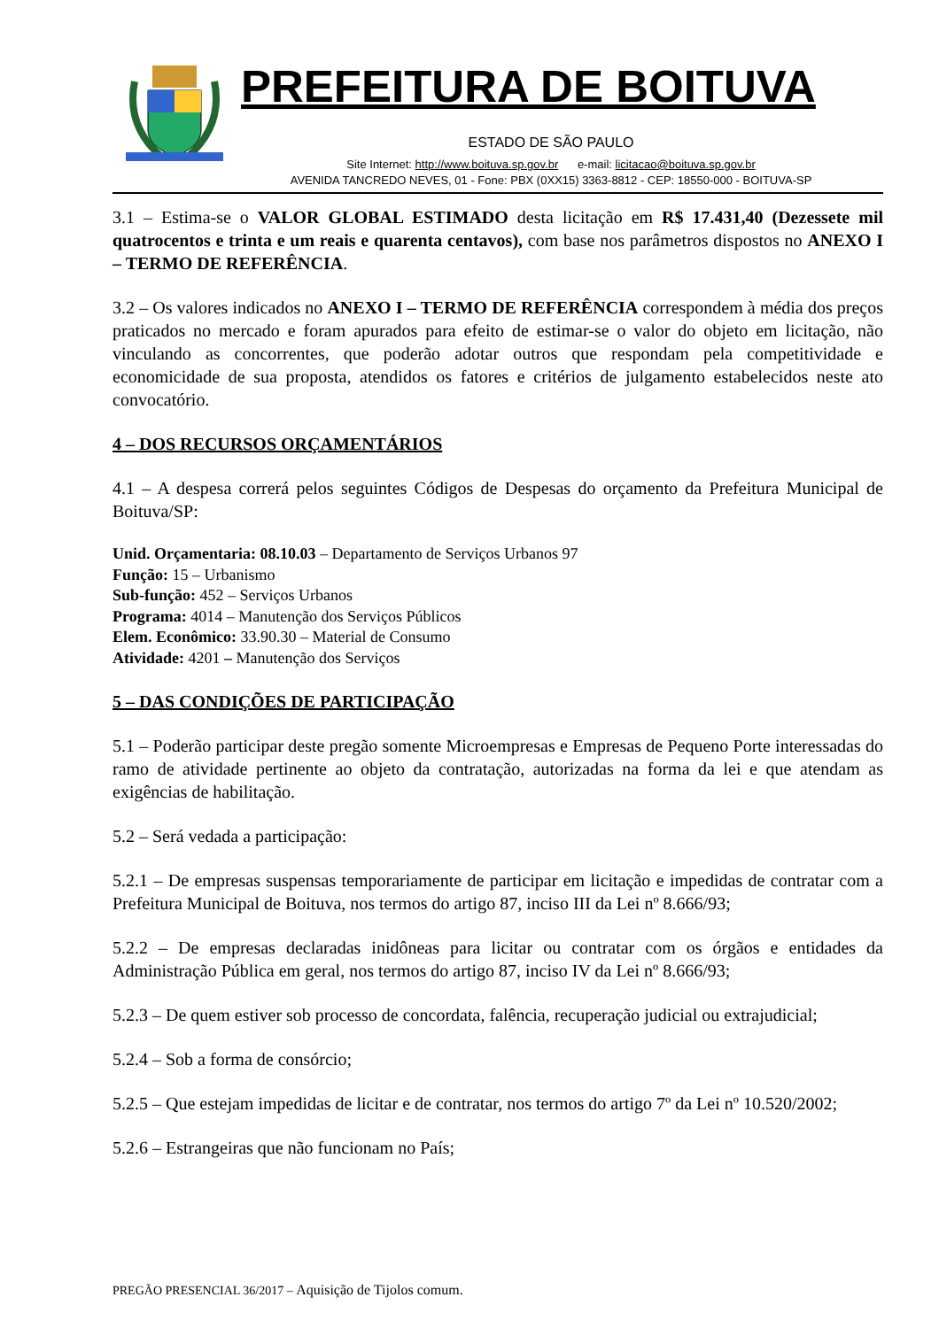PREFEITURA DE BOITUVA
ESTADO DE SÃO PAULO
Site Internet: http://www.boituva.sp.gov.br e-mail: licitacao@boituva.sp.gov.br
AVENIDA TANCREDO NEVES, 01 - Fone: PBX (0XX15) 3363-8812 - CEP: 18550-000 - BOITUVA-SP
3.1 – Estima-se o VALOR GLOBAL ESTIMADO desta licitação em R$ 17.431,40 (Dezessete mil quatrocentos e trinta e um reais e quarenta centavos), com base nos parâmetros dispostos no ANEXO I – TERMO DE REFERÊNCIA.
3.2 – Os valores indicados no ANEXO I – TERMO DE REFERÊNCIA correspondem à média dos preços praticados no mercado e foram apurados para efeito de estimar-se o valor do objeto em licitação, não vinculando as concorrentes, que poderão adotar outros que respondam pela competitividade e economicidade de sua proposta, atendidos os fatores e critérios de julgamento estabelecidos neste ato convocatório.
4 – DOS RECURSOS ORÇAMENTÁRIOS
4.1 – A despesa correrá pelos seguintes Códigos de Despesas do orçamento da Prefeitura Municipal de Boituva/SP:
Unid. Orçamentaria: 08.10.03 – Departamento de Serviços Urbanos 97
Função: 15 – Urbanismo
Sub-função: 452 – Serviços Urbanos
Programa: 4014 – Manutenção dos Serviços Públicos
Elem. Econômico: 33.90.30 – Material de Consumo
Atividade: 4201 – Manutenção dos Serviços
5 – DAS CONDIÇÕES DE PARTICIPAÇÃO
5.1 – Poderão participar deste pregão somente Microempresas e Empresas de Pequeno Porte interessadas do ramo de atividade pertinente ao objeto da contratação, autorizadas na forma da lei e que atendam as exigências de habilitação.
5.2 – Será vedada a participação:
5.2.1 – De empresas suspensas temporariamente de participar em licitação e impedidas de contratar com a Prefeitura Municipal de Boituva, nos termos do artigo 87, inciso III da Lei nº 8.666/93;
5.2.2 – De empresas declaradas inidôneas para licitar ou contratar com os órgãos e entidades da Administração Pública em geral, nos termos do artigo 87, inciso IV da Lei nº 8.666/93;
5.2.3 – De quem estiver sob processo de concordata, falência, recuperação judicial ou extrajudicial;
5.2.4 – Sob a forma de consórcio;
5.2.5 – Que estejam impedidas de licitar e de contratar, nos termos do artigo 7º da Lei nº 10.520/2002;
5.2.6 – Estrangeiras que não funcionam no País;
PREGÃO PRESENCIAL 36/2017 – Aquisição de Tijolos comum.